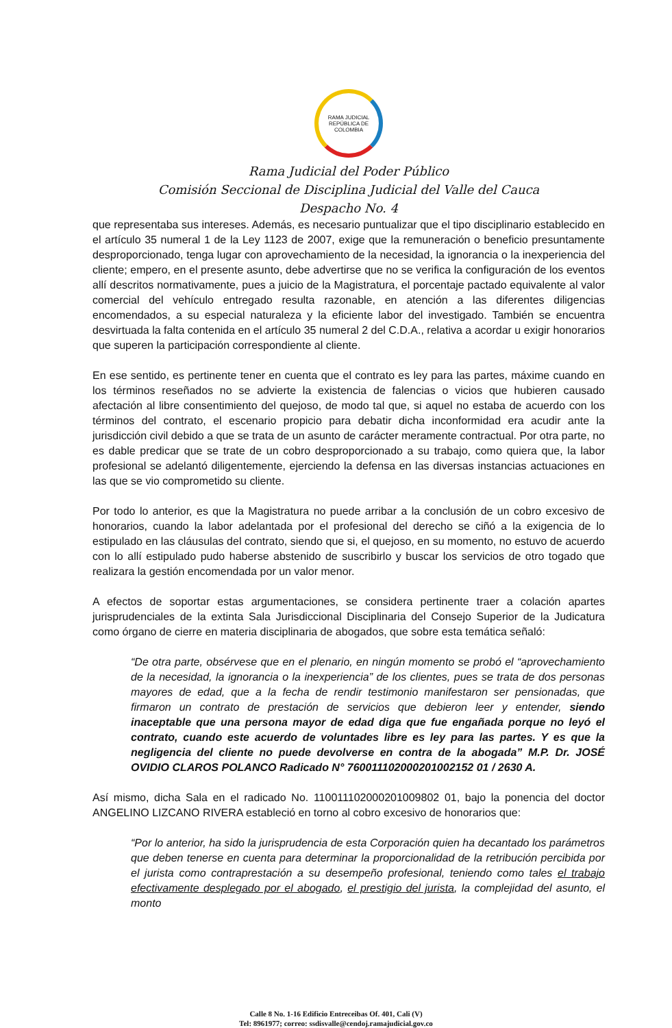RAMA JUDICIAL
REPÚBLICA DE COLOMBIA
Rama Judicial del Poder Público
Comisión Seccional de Disciplina Judicial del Valle del Cauca
Despacho No. 4
que representaba sus intereses. Además, es necesario puntualizar que el tipo disciplinario establecido en el artículo 35 numeral 1 de la Ley 1123 de 2007, exige que la remuneración o beneficio presuntamente desproporcionado, tenga lugar con aprovechamiento de la necesidad, la ignorancia o la inexperiencia del cliente; empero, en el presente asunto, debe advertirse que no se verifica la configuración de los eventos allí descritos normativamente, pues a juicio de la Magistratura, el porcentaje pactado equivalente al valor comercial del vehículo entregado resulta razonable, en atención a las diferentes diligencias encomendados, a su especial naturaleza y la eficiente labor del investigado. También se encuentra desvirtuada la falta contenida en el artículo 35 numeral 2 del C.D.A., relativa a acordar u exigir honorarios que superen la participación correspondiente al cliente.
En ese sentido, es pertinente tener en cuenta que el contrato es ley para las partes, máxime cuando en los términos reseñados no se advierte la existencia de falencias o vicios que hubieren causado afectación al libre consentimiento del quejoso, de modo tal que, si aquel no estaba de acuerdo con los términos del contrato, el escenario propicio para debatir dicha inconformidad era acudir ante la jurisdicción civil debido a que se trata de un asunto de carácter meramente contractual. Por otra parte, no es dable predicar que se trate de un cobro desproporcionado a su trabajo, como quiera que, la labor profesional se adelantó diligentemente, ejerciendo la defensa en las diversas instancias actuaciones en las que se vio comprometido su cliente.
Por todo lo anterior, es que la Magistratura no puede arribar a la conclusión de un cobro excesivo de honorarios, cuando la labor adelantada por el profesional del derecho se ciñó a la exigencia de lo estipulado en las cláusulas del contrato, siendo que si, el quejoso, en su momento, no estuvo de acuerdo con lo allí estipulado pudo haberse abstenido de suscribirlo y buscar los servicios de otro togado que realizara la gestión encomendada por un valor menor.
A efectos de soportar estas argumentaciones, se considera pertinente traer a colación apartes jurisprudenciales de la extinta Sala Jurisdiccional Disciplinaria del Consejo Superior de la Judicatura como órgano de cierre en materia disciplinaria de abogados, que sobre esta temática señaló:
“De otra parte, obsérvese que en el plenario, en ningún momento se probó el “aprovechamiento de la necesidad, la ignorancia o la inexperiencia” de los clientes, pues se trata de dos personas mayores de edad, que a la fecha de rendir testimonio manifestaron ser pensionadas, que firmaron un contrato de prestación de servicios que debieron leer y entender, siendo inaceptable que una persona mayor de edad diga que fue engañada porque no leyó el contrato, cuando este acuerdo de voluntades libre es ley para las partes. Y es que la negligencia del cliente no puede devolverse en contra de la abogada” M.P. Dr. JOSÉ OVIDIO CLAROS POLANCO Radicado N° 760011102000201002152 01 / 2630 A.
Así mismo, dicha Sala en el radicado No. 110011102000201009802 01, bajo la ponencia del doctor ANGELINO LIZCANO RIVERA estableció en torno al cobro excesivo de honorarios que:
“Por lo anterior, ha sido la jurisprudencia de esta Corporación quien ha decantado los parámetros que deben tenerse en cuenta para determinar la proporcionalidad de la retribución percibida por el jurista como contraprestación a su desempeño profesional, teniendo como tales el trabajo efectivamente desplegado por el abogado, el prestigio del jurista, la complejidad del asunto, el monto
Calle 8 No. 1-16 Edificio Entreceibas Of. 401, Cali (V)
Tel: 8961977; correo: ssdisvalle@cendoj.ramajudicial.gov.co